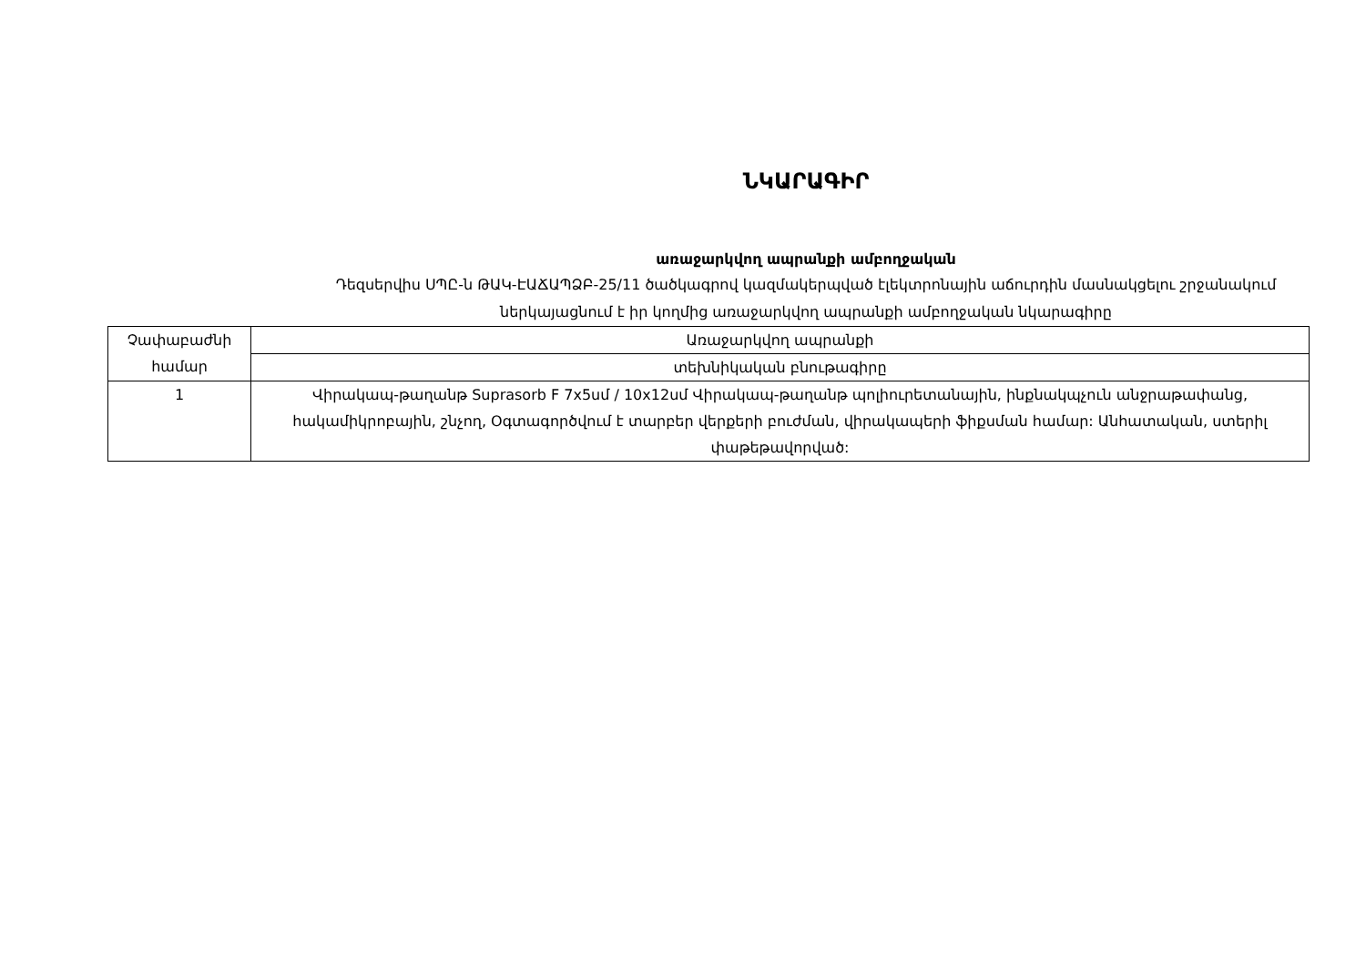ՆԿԱՐԱԳԻՐ
առաջարկվող ապրանքի ամբողջական
Դեզսերվիս ՍՊԸ-ն ԹԱԿ-ԷԱՃԱՊՁԲ-25/11 ծածկագրով կազմակերպված էլեկտրոնային աճուրդին մասնակցելու շրջանակում
ներկայացնում է իր կողմից առաջարկվող ապրանքի ամբողջական նկարագիրը
| Չափաբաժնի համար | Առաջարկվող ապրանքի |
| | տեխնիկական բնութագիրը |
| 1 | Վիրակապ-թաղանթ Suprasorb F 7x5սմ / 10x12սմ Վիրակապ-թաղանթ պոլիուրետանային, ինքնակպչուն անջրաթափանց, հակամիկրոբային, շնչող, Օգտագործվում է տարբեր վերքերի բուժման, վիրակապերի ֆիքսման համար: Անհատական, ստերիլ փաթեթավորված: |